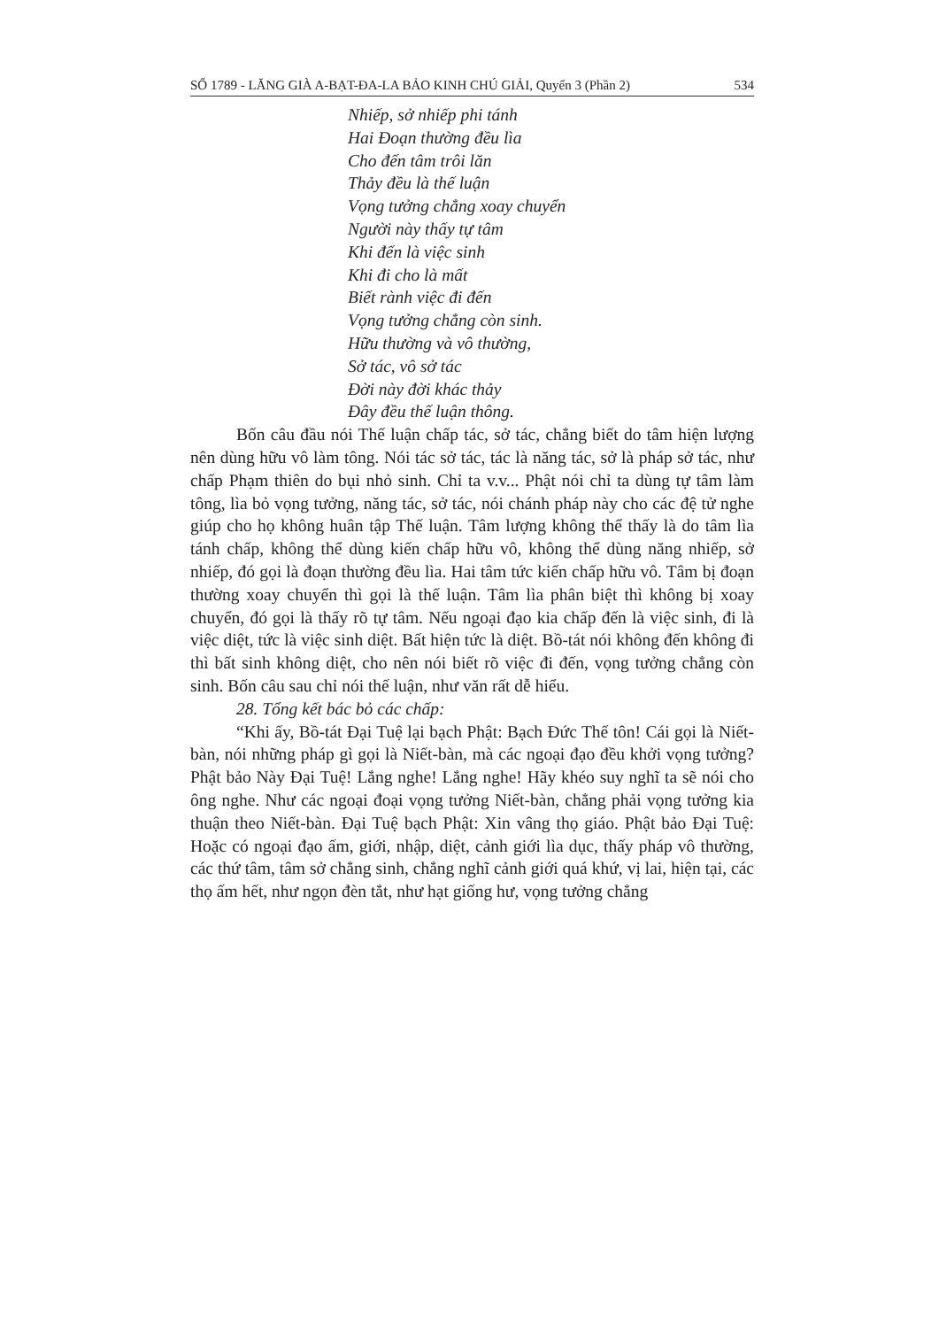SỐ 1789 - LĂNG GIÀ A-BẠT-ĐA-LA BẢO KINH CHÚ GIẢI, Quyển 3 (Phần 2) 534
Nhiếp, sở nhiếp phi tánh
Hai Đoạn thường đều lìa
Cho đến tâm trôi lăn
Thảy đều là thế luận
Vọng tưởng chẳng xoay chuyển
Người này thấy tự tâm
Khi đến là việc sinh
Khi đi cho là mất
Biết rành việc đi đến
Vọng tưởng chẳng còn sinh.
Hữu thường và vô thường,
Sở tác, vô sở tác
Đời này đời khác thảy
Đây đều thế luận thông.
Bốn câu đầu nói Thế luận chấp tác, sở tác, chẳng biết do tâm hiện lượng nên dùng hữu vô làm tông. Nói tác sở tác, tác là năng tác, sở là pháp sở tác, như chấp Phạm thiên do bụi nhỏ sinh. Chỉ ta v.v... Phật nói chỉ ta dùng tự tâm làm tông, lìa bỏ vọng tưởng, năng tác, sở tác, nói chánh pháp này cho các đệ tử nghe giúp cho họ không huân tập Thế luận. Tâm lượng không thể thấy là do tâm lìa tánh chấp, không thể dùng kiến chấp hữu vô, không thể dùng năng nhiếp, sở nhiếp, đó gọi là đoạn thường đều lìa. Hai tâm tức kiến chấp hữu vô. Tâm bị đoạn thường xoay chuyển thì gọi là thế luận. Tâm lìa phân biệt thì không bị xoay chuyển, đó gọi là thấy rõ tự tâm. Nếu ngoại đạo kia chấp đến là việc sinh, đi là việc diệt, tức là việc sinh diệt. Bất hiện tức là diệt. Bồ-tát nói không đến không đi thì bất sinh không diệt, cho nên nói biết rõ việc đi đến, vọng tưởng chẳng còn sinh. Bốn câu sau chỉ nói thế luận, như văn rất dễ hiểu.
28. Tổng kết bác bỏ các chấp:
“Khi ấy, Bồ-tát Đại Tuệ lại bạch Phật: Bạch Đức Thế tôn! Cái gọi là Niết-bàn, nói những pháp gì gọi là Niết-bàn, mà các ngoại đạo đều khởi vọng tưởng? Phật bảo Này Đại Tuệ! Lắng nghe! Lắng nghe! Hãy khéo suy nghĩ ta sẽ nói cho ông nghe. Như các ngoại đoại vọng tưởng Niết-bàn, chẳng phải vọng tưởng kia thuận theo Niết-bàn. Đại Tuệ bạch Phật: Xin vâng thọ giáo. Phật bảo Đại Tuệ: Hoặc có ngoại đạo ấm, giới, nhập, diệt, cảnh giới lìa dục, thấy pháp vô thường, các thứ tâm, tâm sở chẳng sinh, chẳng nghĩ cảnh giới quá khứ, vị lai, hiện tại, các thọ ấm hết, như ngọn đèn tắt, như hạt giống hư, vọng tưởng chẳng